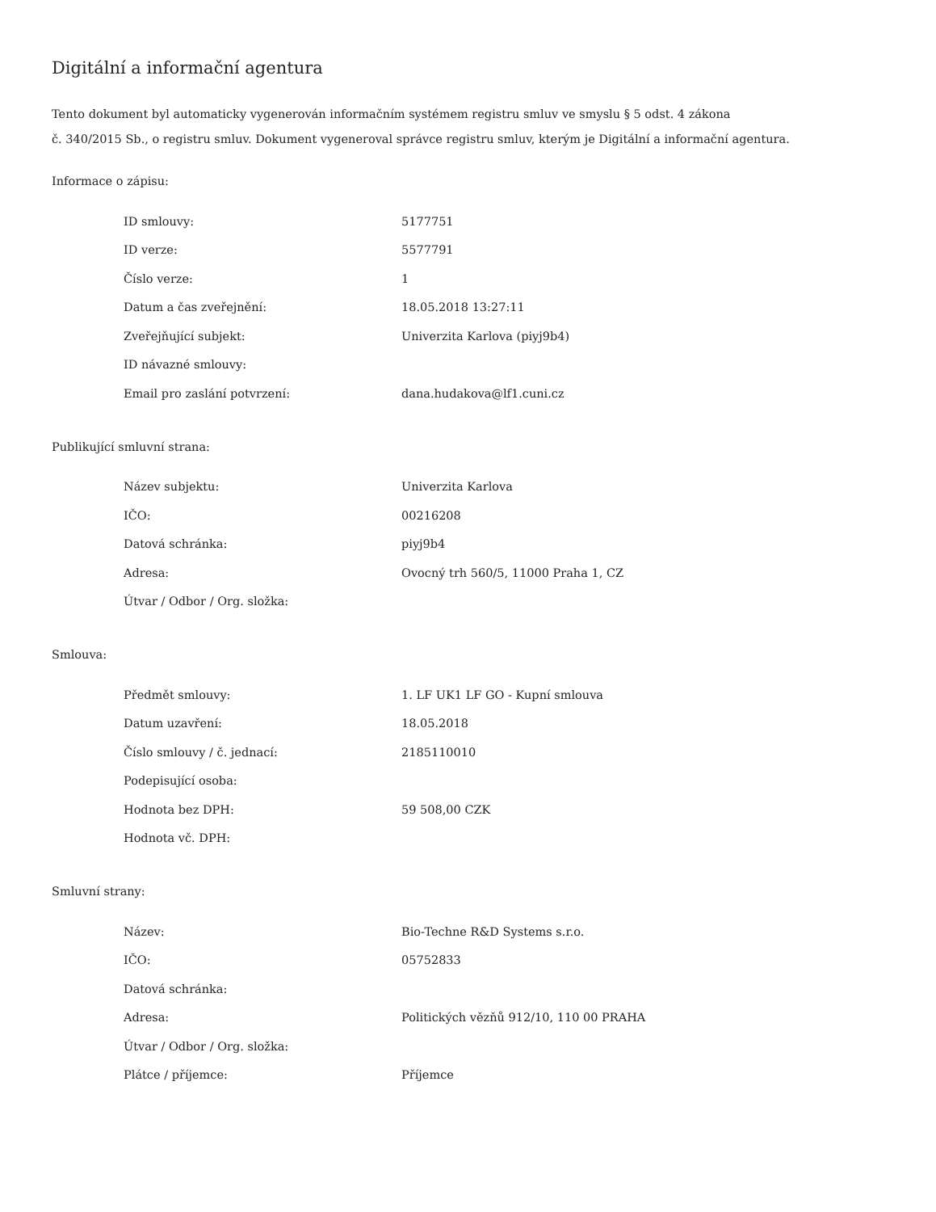Digitální a informační agentura
Tento dokument byl automaticky vygenerován informačním systémem registru smluv ve smyslu § 5 odst. 4 zákona
č. 340/2015 Sb., o registru smluv. Dokument vygeneroval správce registru smluv, kterým je Digitální a informační agentura.
Informace o zápisu:
| ID smlouvy: | 5177751 |
| ID verze: | 5577791 |
| Číslo verze: | 1 |
| Datum a čas zveřejnění: | 18.05.2018 13:27:11 |
| Zveřejňující subjekt: | Univerzita Karlova (piyj9b4) |
| ID návazné smlouvy: | |
| Email pro zaslání potvrzení: | dana.hudakova@lf1.cuni.cz |
Publikující smluvní strana:
| Název subjektu: | Univerzita Karlova |
| IČO: | 00216208 |
| Datová schránka: | piyj9b4 |
| Adresa: | Ovocný trh 560/5, 11000 Praha 1, CZ |
| Útvar / Odbor / Org. složka: | |
Smlouva:
| Předmět smlouvy: | 1. LF UK1 LF GO - Kupní smlouva |
| Datum uzavření: | 18.05.2018 |
| Číslo smlouvy / č. jednací: | 2185110010 |
| Podepisující osoba: | |
| Hodnota bez DPH: | 59 508,00 CZK |
| Hodnota vč. DPH: | |
Smluvní strany:
| Název: | Bio-Techne R&D Systems s.r.o. |
| IČO: | 05752833 |
| Datová schránka: | |
| Adresa: | Politických vězňů 912/10, 110 00 PRAHA |
| Útvar / Odbor / Org. složka: | |
| Plátce / příjemce: | Příjemce |